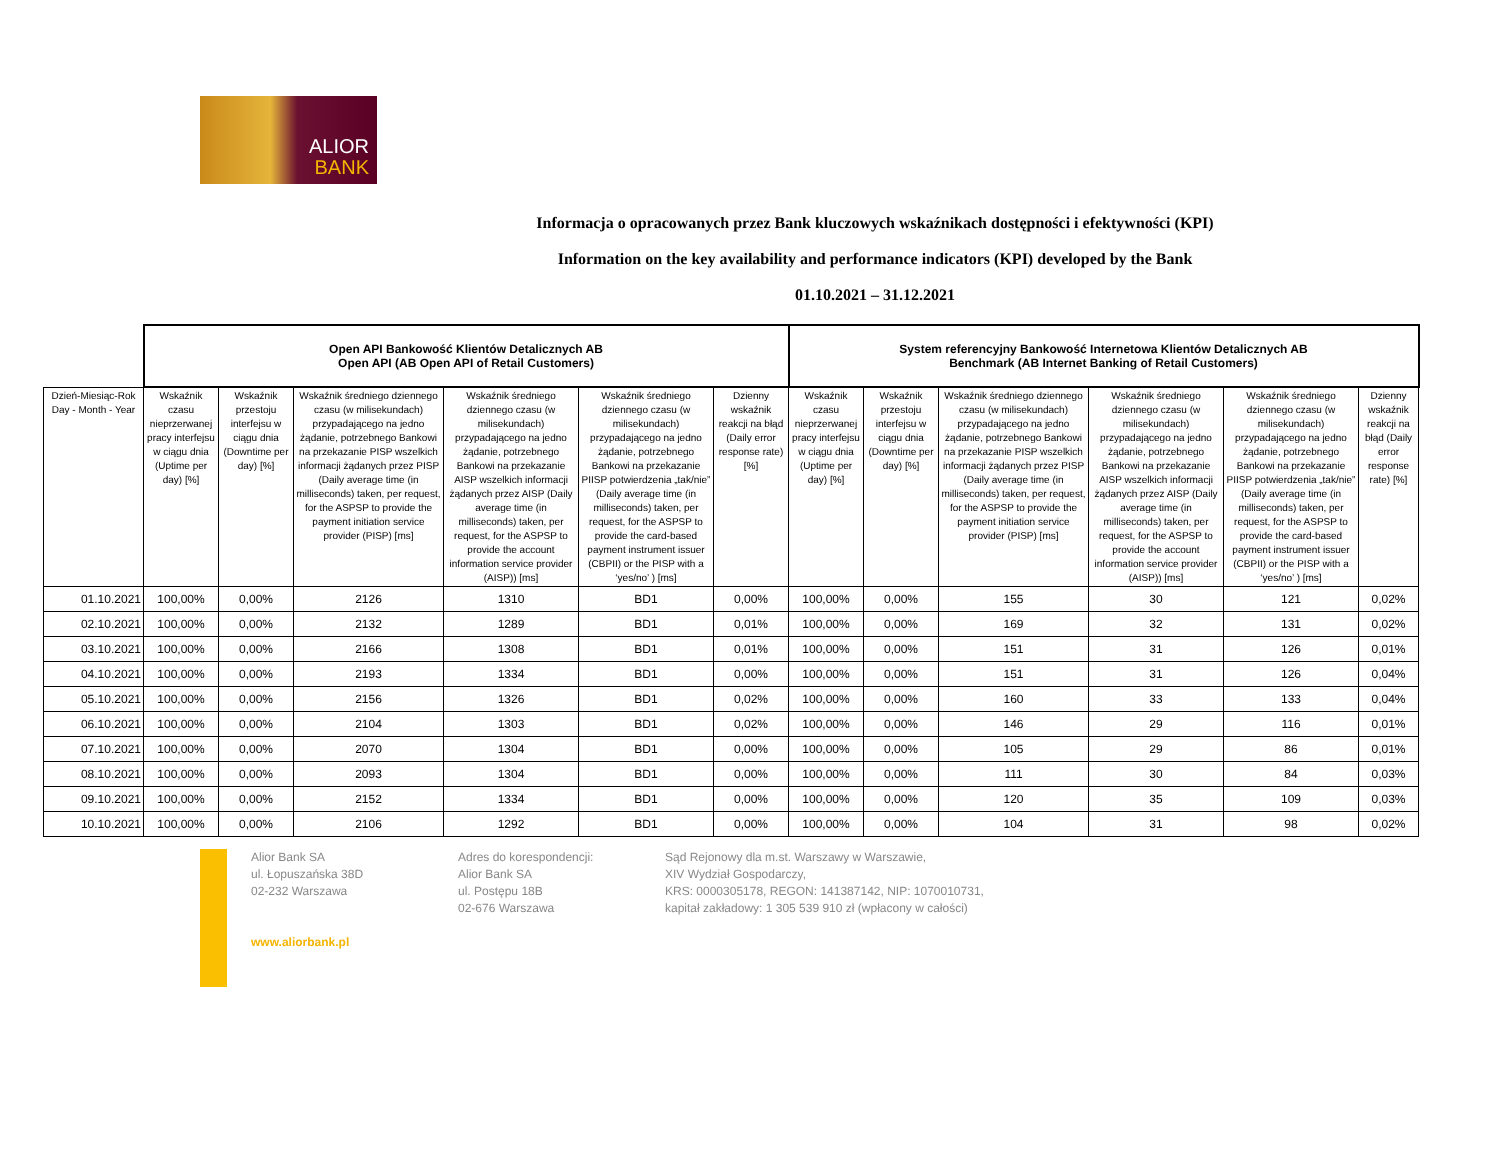ALIOR
BANK
Informacja o opracowanych przez Bank kluczowych wskaźnikach dostępności i efektywności (KPI)
Information on the key availability and performance indicators (KPI) developed by the Bank
01.10.2021 – 31.12.2021
| | Open API Bankowość Klientów Detalicznych AB Open API (AB Open API of Retail Customers) | | | | | | System referencyjny Bankowość Internetowa Klientów Detalicznych AB Benchmark (AB Internet Banking of Retail Customers) | | | | | |
| --- | --- | --- | --- | --- | --- | --- | --- | --- | --- | --- | --- | --- |
| Dzień-Miesiąc-Rok Day - Month - Year | Wskaźnik czasu nieprzerwanej pracy interfejsu w ciągu dnia (Uptime per day) [%] | Wskaźnik przestoju interfejsu w ciągu dnia (Downtime per day) [%] | Wskaźnik średniego dziennego czasu (w milisekundach) przypadającego na jedno żądanie, potrzebnego Bankowi na przekazanie PISP wszelkich informacji żądanych przez PISP (Daily average time (in milliseconds) taken, per request, for the ASPSP to provide the payment initiation service provider (PISP) [ms] | Wskaźnik średniego dziennego czasu (w milisekundach) przypadającego na jedno żądanie, potrzebnego Bankowi na przekazanie AISP wszelkich informacji żądanych przez AISP (Daily average time (in milliseconds) taken, per request, for the ASPSP to provide the account information service provider (AISP)) [ms] | Wskaźnik średniego dziennego czasu (w milisekundach) przypadającego na jedno żądanie, potrzebnego Bankowi na przekazanie PIISP potwierdzenia „tak/nie” (Daily average time (in milliseconds) taken, per request, for the ASPSP to provide the card-based payment instrument issuer (CBPII) or the PISP with a ‘yes/no’ ) [ms] | Dzienny wskaźnik reakcji na błąd (Daily error response rate) [%] | Wskaźnik czasu nieprzerwanej pracy interfejsu w ciągu dnia (Uptime per day) [%] | Wskaźnik przestoju interfejsu w ciągu dnia (Downtime per day) [%] | Wskaźnik średniego dziennego czasu (w milisekundach) przypadającego na jedno żądanie, potrzebnego Bankowi na przekazanie PISP wszelkich informacji żądanych przez PISP (Daily average time (in milliseconds) taken, per request, for the ASPSP to provide the payment initiation service provider (PISP) [ms] | Wskaźnik średniego dziennego czasu (w milisekundach) przypadającego na jedno żądanie, potrzebnego Bankowi na przekazanie AISP wszelkich informacji żądanych przez AISP (Daily average time (in milliseconds) taken, per request, for the ASPSP to provide the account information service provider (AISP)) [ms] | Wskaźnik średniego dziennego czasu (w milisekundach) przypadającego na jedno żądanie, potrzebnego Bankowi na przekazanie PIISP potwierdzenia „tak/nie” (Daily average time (in milliseconds) taken, per request, for the ASPSP to provide the card-based payment instrument issuer (CBPII) or the PISP with a ‘yes/no’ ) [ms] | Dzienny wskaźnik reakcji na błąd (Daily error response rate) [%] |
| 01.10.2021 | 100,00% | 0,00% | 2126 | 1310 | BD1 | 0,00% | 100,00% | 0,00% | 155 | 30 | 121 | 0,02% |
| 02.10.2021 | 100,00% | 0,00% | 2132 | 1289 | BD1 | 0,01% | 100,00% | 0,00% | 169 | 32 | 131 | 0,02% |
| 03.10.2021 | 100,00% | 0,00% | 2166 | 1308 | BD1 | 0,01% | 100,00% | 0,00% | 151 | 31 | 126 | 0,01% |
| 04.10.2021 | 100,00% | 0,00% | 2193 | 1334 | BD1 | 0,00% | 100,00% | 0,00% | 151 | 31 | 126 | 0,04% |
| 05.10.2021 | 100,00% | 0,00% | 2156 | 1326 | BD1 | 0,02% | 100,00% | 0,00% | 160 | 33 | 133 | 0,04% |
| 06.10.2021 | 100,00% | 0,00% | 2104 | 1303 | BD1 | 0,02% | 100,00% | 0,00% | 146 | 29 | 116 | 0,01% |
| 07.10.2021 | 100,00% | 0,00% | 2070 | 1304 | BD1 | 0,00% | 100,00% | 0,00% | 105 | 29 | 86 | 0,01% |
| 08.10.2021 | 100,00% | 0,00% | 2093 | 1304 | BD1 | 0,00% | 100,00% | 0,00% | 111 | 30 | 84 | 0,03% |
| 09.10.2021 | 100,00% | 0,00% | 2152 | 1334 | BD1 | 0,00% | 100,00% | 0,00% | 120 | 35 | 109 | 0,03% |
| 10.10.2021 | 100,00% | 0,00% | 2106 | 1292 | BD1 | 0,00% | 100,00% | 0,00% | 104 | 31 | 98 | 0,02% |
Alior Bank SA
ul. Łopuszańska 38D
02-232 Warszawa
www.aliorbank.pl
Adres do korespondencji:
Alior Bank SA
ul. Postępu 18B
02-676 Warszawa
Sąd Rejonowy dla m.st. Warszawy w Warszawie,
XIV Wydział Gospodarczy,
KRS: 0000305178, REGON: 141387142, NIP: 1070010731,
kapitał zakładowy: 1 305 539 910 zł (wpłacony w całości)